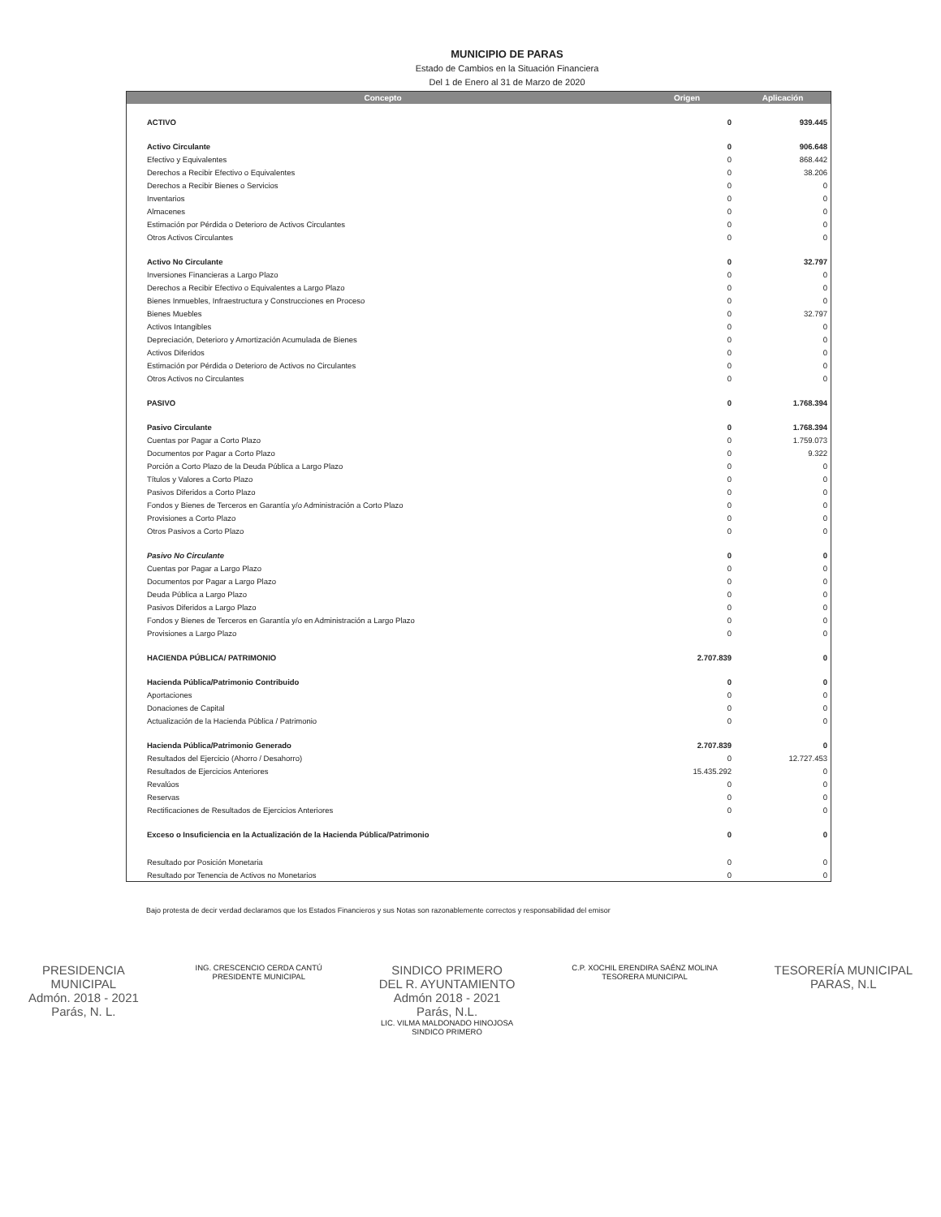MUNICIPIO DE PARAS
Estado de Cambios en la Situación Financiera
Del 1 de Enero al 31 de Marzo de 2020
| Concepto | Origen | Aplicación |
| --- | --- | --- |
| ACTIVO | 0 | 939.445 |
| Activo Circulante | 0 | 906.648 |
| Efectivo y Equivalentes | 0 | 868.442 |
| Derechos a Recibir Efectivo o Equivalentes | 0 | 38.206 |
| Derechos a Recibir Bienes o Servicios | 0 | 0 |
| Inventarios | 0 | 0 |
| Almacenes | 0 | 0 |
| Estimación por Pérdida o Deterioro de Activos Circulantes | 0 | 0 |
| Otros Activos Circulantes | 0 | 0 |
| Activo No Circulante | 0 | 32.797 |
| Inversiones Financieras a Largo Plazo | 0 | 0 |
| Derechos a Recibir Efectivo o Equivalentes a Largo Plazo | 0 | 0 |
| Bienes Inmuebles, Infraestructura y Construcciones en Proceso | 0 | 0 |
| Bienes Muebles | 0 | 32.797 |
| Activos Intangibles | 0 | 0 |
| Depreciación, Deterioro y Amortización Acumulada de Bienes | 0 | 0 |
| Activos Diferidos | 0 | 0 |
| Estimación por Pérdida o Deterioro de Activos no Circulantes | 0 | 0 |
| Otros Activos no Circulantes | 0 | 0 |
| PASIVO | 0 | 1.768.394 |
| Pasivo Circulante | 0 | 1.768.394 |
| Cuentas por Pagar a Corto Plazo | 0 | 1.759.073 |
| Documentos por Pagar a Corto Plazo | 0 | 9.322 |
| Porción a Corto Plazo de la Deuda Pública a Largo Plazo | 0 | 0 |
| Títulos y Valores a Corto Plazo | 0 | 0 |
| Pasivos Diferidos a Corto Plazo | 0 | 0 |
| Fondos y Bienes de Terceros en Garantía y/o Administración a Corto Plazo | 0 | 0 |
| Provisiones a Corto Plazo | 0 | 0 |
| Otros Pasivos a Corto Plazo | 0 | 0 |
| Pasivo No Circulante | 0 | 0 |
| Cuentas por Pagar a Largo Plazo | 0 | 0 |
| Documentos por Pagar a Largo Plazo | 0 | 0 |
| Deuda Pública a Largo Plazo | 0 | 0 |
| Pasivos Diferidos a Largo Plazo | 0 | 0 |
| Fondos y Bienes de Terceros en Garantía y/o en Administración a Largo Plazo | 0 | 0 |
| Provisiones a Largo Plazo | 0 | 0 |
| HACIENDA PÚBLICA/ PATRIMONIO | 2.707.839 | 0 |
| Hacienda Pública/Patrimonio Contribuido | 0 | 0 |
| Aportaciones | 0 | 0 |
| Donaciones de Capital | 0 | 0 |
| Actualización de la Hacienda Pública / Patrimonio | 0 | 0 |
| Hacienda Pública/Patrimonio Generado | 2.707.839 | 0 |
| Resultados del Ejercicio (Ahorro / Desahorro) | 0 | 12.727.453 |
| Resultados de Ejercicios Anteriores | 15.435.292 | 0 |
| Revalúos | 0 | 0 |
| Reservas | 0 | 0 |
| Rectificaciones de Resultados de Ejercicios Anteriores | 0 | 0 |
| Exceso o Insuficiencia en la Actualización de la Hacienda Pública/Patrimonio | 0 | 0 |
| Resultado por Posición Monetaria | 0 | 0 |
| Resultado por Tenencia de Activos no Monetarios | 0 | 0 |
Bajo protesta de decir verdad declaramos que los Estados Financieros y sus Notas son razonablemente correctos y responsabilidad del emisor
PRESIDENCIA
MUNICIPAL
Admón. 2018 - 2021
Parás, N. L.
ING. CRESCENCIO CERDA CANTÚ
PRESIDENTE MUNICIPAL
SINDICO PRIMERO
DEL R. AYUNTAMIENTO
Admón 2018 - 2021
Parás, N.L.
LIC. VILMA MALDONADO HINOJOSA
SINDICO PRIMERO
C.P. XOCHIL ERENDIRA SAÉNZ MOLINA
TESORERA MUNICIPAL
TESORERÍA MUNICIPAL
PARAS, N.L